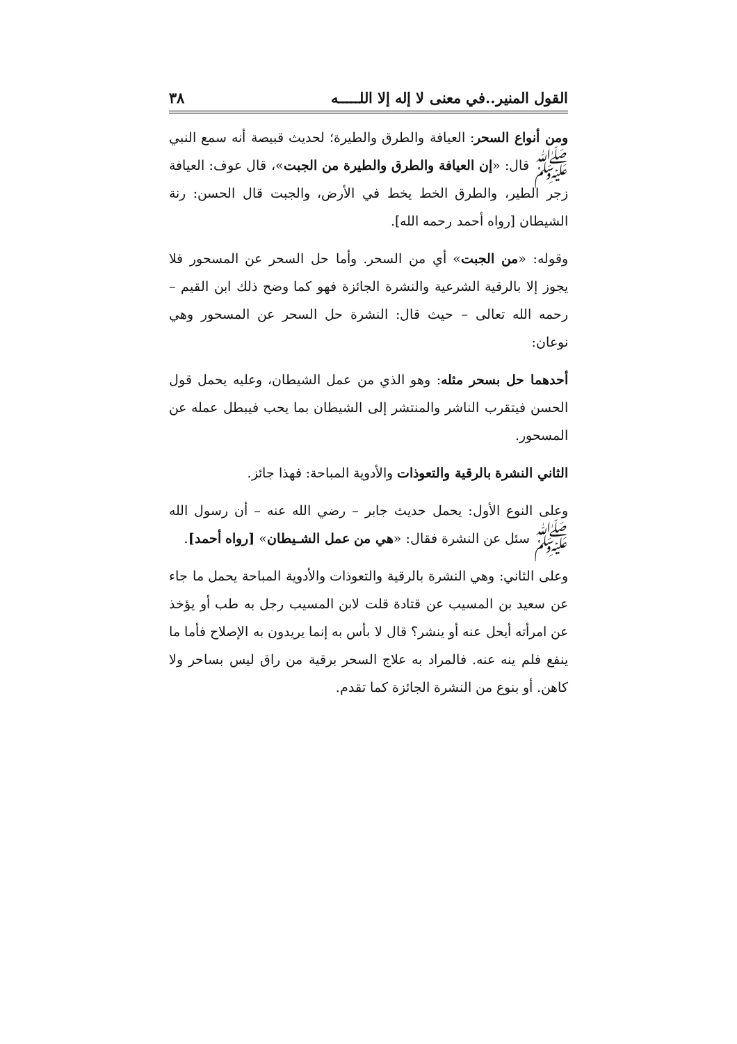القول المنير..في معنى لا إله إلا اللـــــه ٣٨
ومن أنواع السحر: العيافة والطرق والطيرة؛ لحديث قبيصة أنه سمع النبي ﷺ قال: «إن العيافة والطرق والطيرة من الجبت»، قال عوف: العيافة زجر الطير، والطرق الخط يخط في الأرض، والجبت قال الحسن: رنة الشيطان [رواه أحمد رحمه الله].
وقوله: «من الجبت» أي من السحر. وأما حل السحر عن المسحور فلا يجوز إلا بالرقية الشرعية والنشرة الجائزة فهو كما وضح ذلك ابن القيم – رحمه الله تعالى – حيث قال: النشرة حل السحر عن المسحور وهي نوعان:
أحدهما حل بسحر مثله: وهو الذي من عمل الشيطان، وعليه يحمل قول الحسن فيتقرب الناشر والمنتشر إلى الشيطان بما يحب فيبطل عمله عن المسحور.
الثاني النشرة بالرقية والتعوذات والأدوية المباحة: فهذا جائز.
وعلى النوع الأول: يحمل حديث جابر – رضي الله عنه – أن رسول الله ﷺ سئل عن النشرة فقال: «هي من عمل الشـيطان» [رواه أحمد].
وعلى الثاني: وهي النشرة بالرقية والتعوذات والأدوية المباحة يحمل ما جاء عن سعيد بن المسيب عن قتادة قلت لابن المسيب رجل به طب أو يؤخذ عن امرأته أيحل عنه أو ينشر؟ قال لا بأس به إنما يريدون به الإصلاح فأما ما ينفع فلم ينه عنه. فالمراد به علاج السحر برقية من راق ليس بساحر ولا كاهن. أو بنوع من النشرة الجائزة كما تقدم.